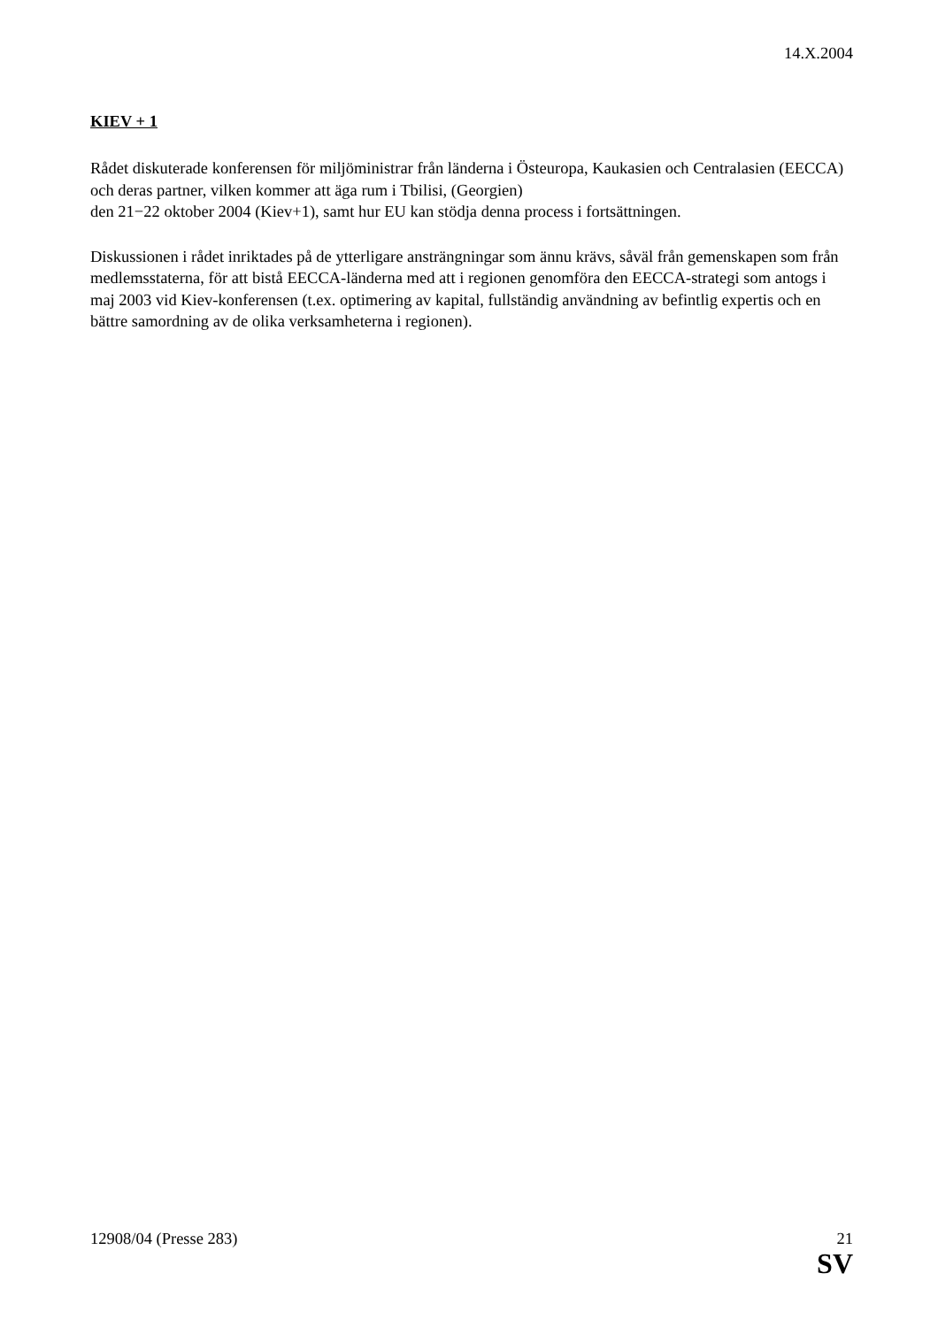14.X.2004
KIEV + 1
Rådet diskuterade konferensen för miljöministrar från länderna i Östeuropa, Kaukasien och Centralasien (EECCA) och deras partner, vilken kommer att äga rum i Tbilisi, (Georgien)
den 21−22 oktober 2004 (Kiev+1), samt hur EU kan stödja denna process i fortsättningen.
Diskussionen i rådet inriktades på de ytterligare ansträngningar som ännu krävs, såväl från gemenskapen som från medlemsstaterna, för att bistå EECCA-länderna med att i regionen genomföra den EECCA-strategi som antogs i maj 2003 vid Kiev-konferensen (t.ex. optimering av kapital, fullständig användning av befintlig expertis och en bättre samordning av de olika verksamheterna i regionen).
12908/04 (Presse 283) 21
SV